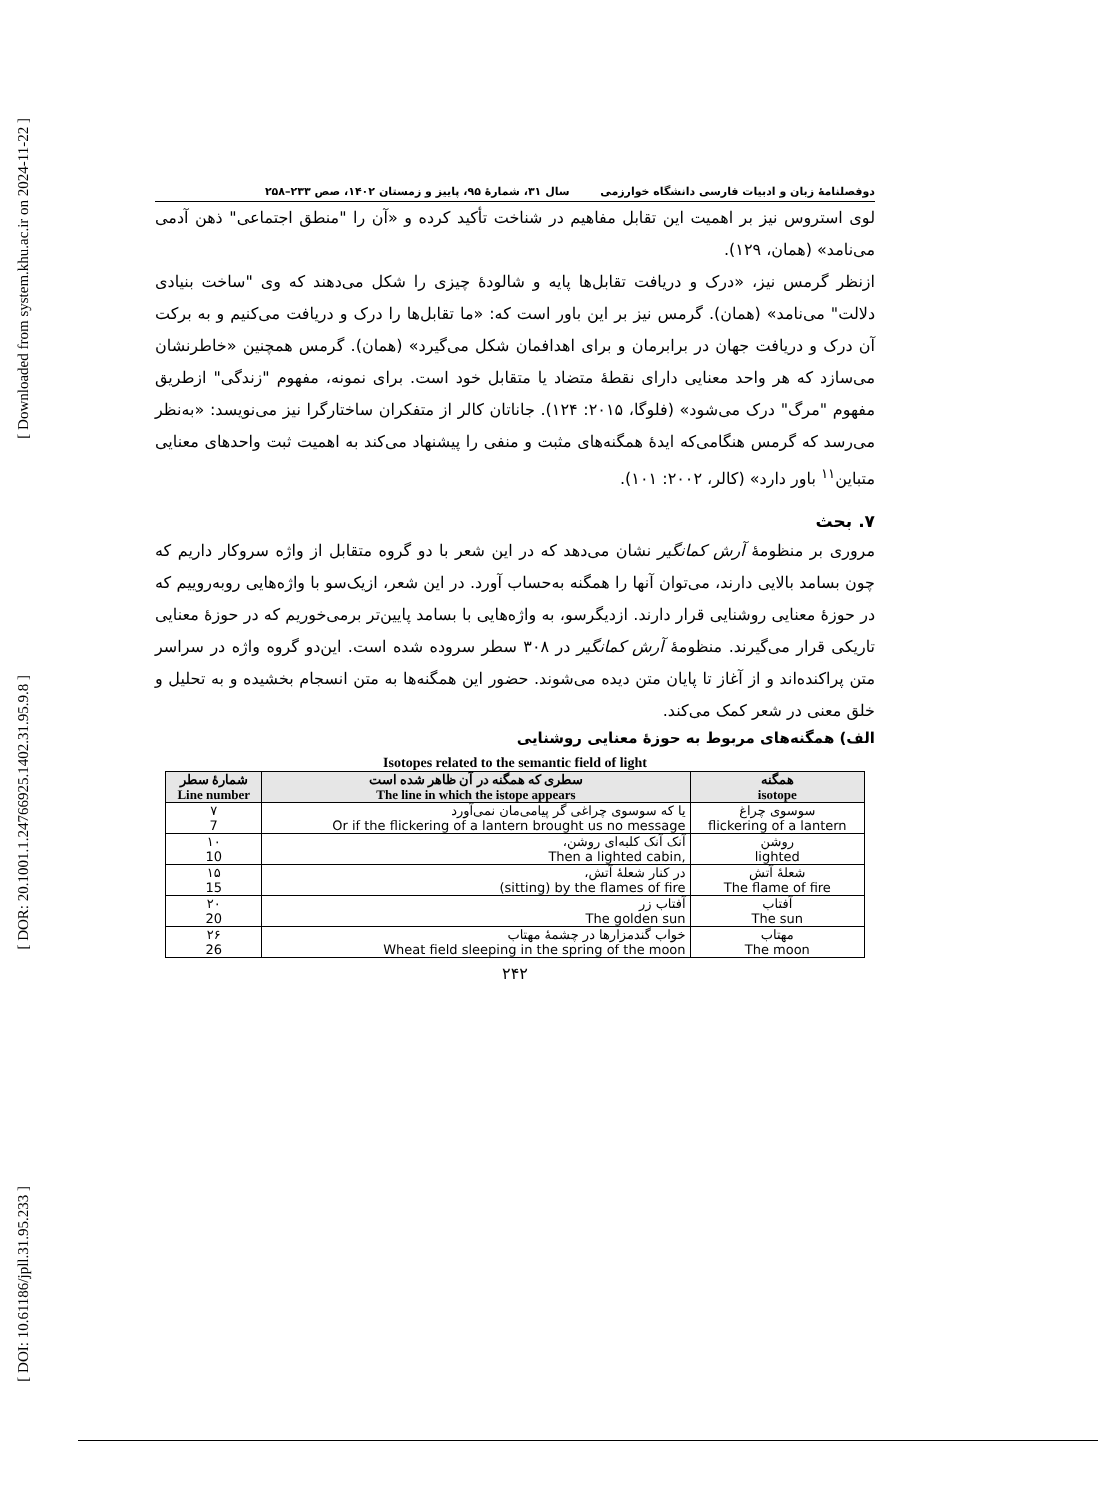[ Downloaded from system.khu.ac.ir on 2024-11-22 ]
[ DOR: 20.1001.1.24766925.1402.31.95.9.8 ]
[ DOI: 10.61186/jpll.31.95.233 ]
دوفصلنامۀ زبان و ادبیات فارسی دانشگاه خوارزمی سال ۳۱، شمارۀ ۹۵، پاییز و زمستان ۱۴۰۲، صص ۲۳۳–۲۵۸
لوی استروس نیز بر اهمیت این تقابل مفاهیم در شناخت تأکید کرده و «آن را "منطق اجتماعی" ذهن آدمی می‌نامد» (همان، ۱۲۹).
ازنظر گرمس نیز، «درک و دریافت تقابل‌ها پایه و شالودۀ چیزی را شکل می‌دهند که وی "ساخت بنیادی دلالت" می‌نامد» (همان). گرمس نیز بر این باور است که: «ما تقابل‌ها را درک و دریافت می‌کنیم و به برکت آن درک و دریافت جهان در برابرمان و برای اهدافمان شکل می‌گیرد» (همان). گرمس همچنین «خاطرنشان می‌سازد که هر واحد معنایی دارای نقطۀ متضاد یا متقابل خود است. برای نمونه، مفهوم "زندگی" ازطریق مفهوم "مرگ" درک می‌شود» (فلوگا، ۲۰۱۵: ۱۲۴). جاناتان کالر از متفکران ساختارگرا نیز می‌نویسد: «به‌نظر می‌رسد که گرمس هنگامی‌که ایدۀ همگنه‌های مثبت و منفی را پیشنهاد می‌کند به اهمیت ثبت واحدهای معنایی متباین<sup>۱۱</sup> باور دارد» (کالر، ۲۰۰۲: ۱۰۱).
۷. بحث
مروری بر منظومۀ آرش کمانگیر نشان می‌دهد که در این شعر با دو گروه متقابل از واژه سروکار داریم که چون بسامد بالایی دارند، می‌توان آنها را همگنه به‌حساب آورد. در این شعر، ازیک‌سو با واژه‌هایی روبه‌روییم که در حوزۀ معنایی روشنایی قرار دارند. ازدیگرسو، به واژه‌هایی با بسامد پایین‌تر برمی‌خوریم که در حوزۀ معنایی تاریکی قرار می‌گیرند. منظومۀ آرش کمانگیر در ۳۰۸ سطر سروده شده است. این‌دو گروه واژه در سراسر متن پراکنده‌اند و از آغاز تا پایان متن دیده می‌شوند. حضور این همگنه‌ها به متن انسجام بخشیده و به تحلیل و خلق معنی در شعر کمک می‌کند.
الف) همگنه‌های مربوط به حوزۀ معنایی روشنایی
Isotopes related to the semantic field of light
| همگنه isotope | سطری که همگنه در آن ظاهر شده است The line in which the istope appears | شمارۀ سطر Line number |
| --- | --- | --- |
| سوسوی چراغ flickering of a lantern | یا که سوسوی چراغی گر پیامی‌مان نمی‌آورد Or if the flickering of a lantern brought us no message | ۷ 7 |
| روشن lighted | آنک آنک کلبه‌ای روشن، Then a lighted cabin, | ۱۰ 10 |
| شعلۀ آتش The flame of fire | در کنار شعلۀ آتش، (sitting) by the flames of fire | ۱۵ 15 |
| آفتاب The sun | آفتاب زر The golden sun | ۲۰ 20 |
| مهتاب The moon | خواب گندمزارها در چشمۀ مهتاب Wheat field sleeping in the spring of the moon | ۲۶ 26 |
۲۴۲